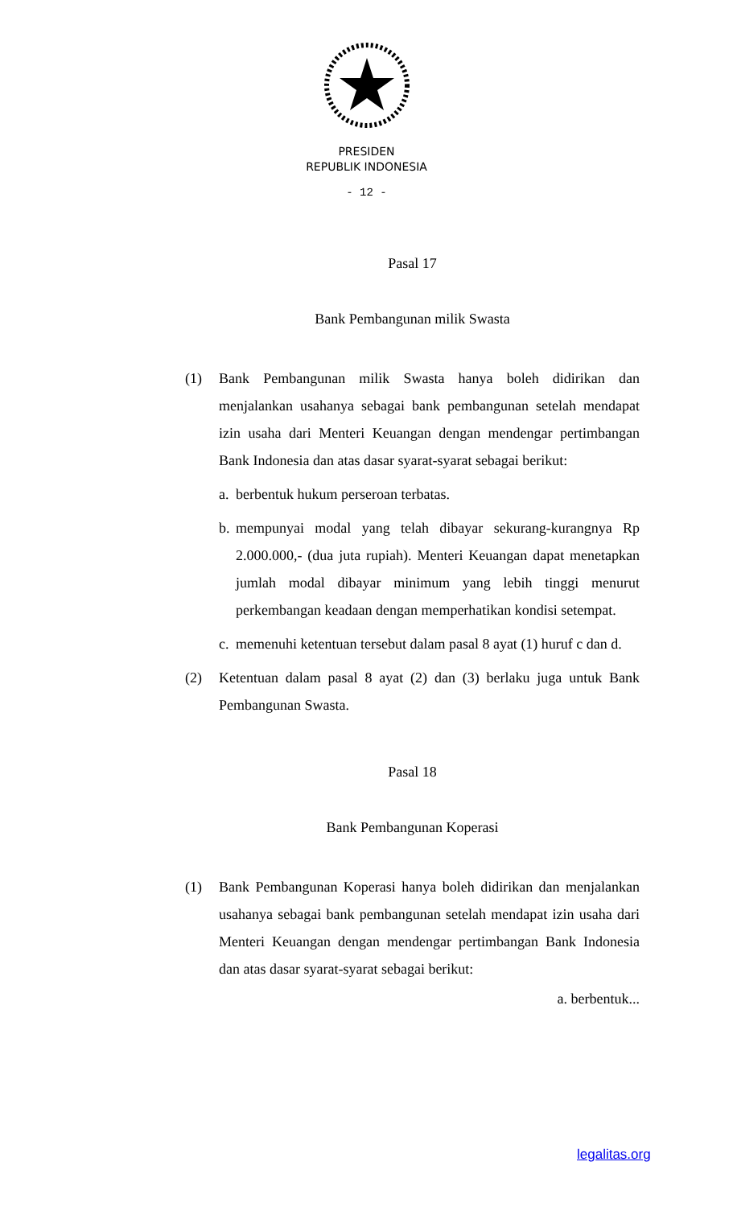PRESIDEN
REPUBLIK INDONESIA
- 12 -
Pasal 17
Bank Pembangunan milik Swasta
(1) Bank Pembangunan milik Swasta hanya boleh didirikan dan menjalankan usahanya sebagai bank pembangunan setelah mendapat izin usaha dari Menteri Keuangan dengan mendengar pertimbangan Bank Indonesia dan atas dasar syarat-syarat sebagai berikut:
a. berbentuk hukum perseroan terbatas.
b. mempunyai modal yang telah dibayar sekurang-kurangnya Rp 2.000.000,- (dua juta rupiah). Menteri Keuangan dapat menetapkan jumlah modal dibayar minimum yang lebih tinggi menurut perkembangan keadaan dengan memperhatikan kondisi setempat.
c. memenuhi ketentuan tersebut dalam pasal 8 ayat (1) huruf c dan d.
(2) Ketentuan dalam pasal 8 ayat (2) dan (3) berlaku juga untuk Bank Pembangunan Swasta.
Pasal 18
Bank Pembangunan Koperasi
(1) Bank Pembangunan Koperasi hanya boleh didirikan dan menjalankan usahanya sebagai bank pembangunan setelah mendapat izin usaha dari Menteri Keuangan dengan mendengar pertimbangan Bank Indonesia dan atas dasar syarat-syarat sebagai berikut:
a. berbentuk...
legalitas.org